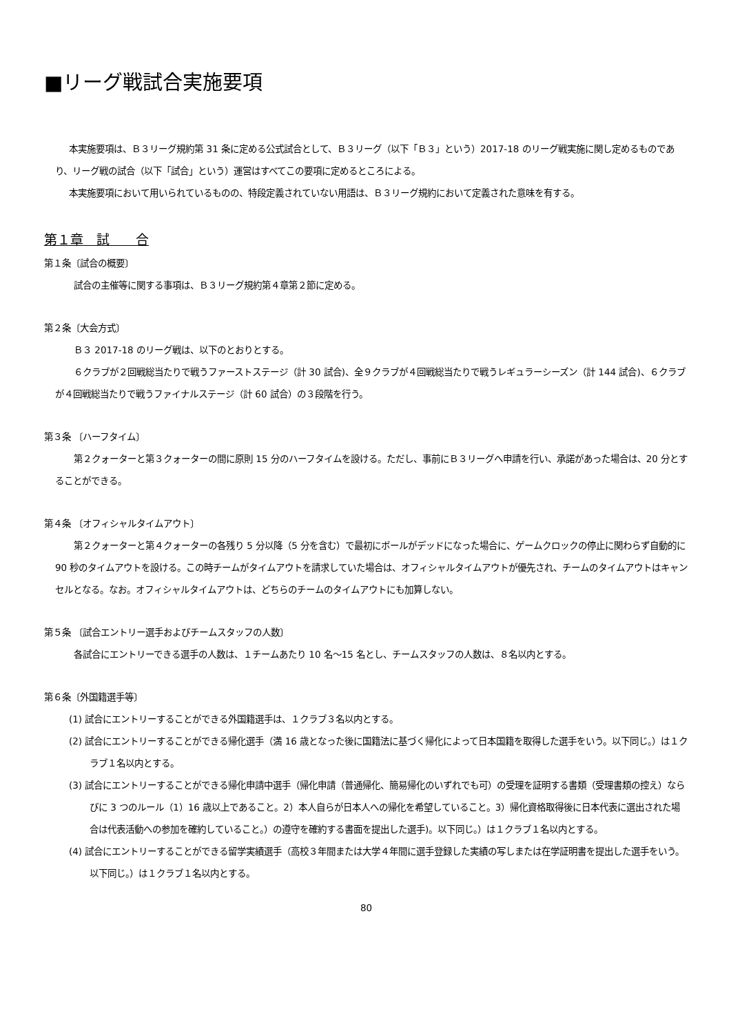■リーグ戦試合実施要項
本実施要項は、Ｂ３リーグ規約第 31 条に定める公式試合として、Ｂ３リーグ（以下「Ｂ３」という）2017-18 のリーグ戦実施に関し定めるものであり、リーグ戦の試合（以下「試合」という）運営はすべてこの要項に定めるところによる。
本実施要項において用いられているものの、特段定義されていない用語は、Ｂ３リーグ規約において定義された意味を有する。
第１章　試　　合
第１条〔試合の概要〕
試合の主催等に関する事項は、Ｂ３リーグ規約第４章第２節に定める。
第２条〔大会方式〕
Ｂ３ 2017-18 のリーグ戦は、以下のとおりとする。
６クラブが２回戦総当たりで戦うファーストステージ（計 30 試合)、全９クラブが４回戦総当たりで戦うレギュラーシーズン（計 144 試合)、６クラブが４回戦総当たりで戦うファイナルステージ（計 60 試合）の３段階を行う。
第３条 〔ハーフタイム〕
第２クォーターと第３クォーターの間に原則 15 分のハーフタイムを設ける。ただし、事前にＢ３リーグへ申請を行い、承諾があった場合は、20 分とすることができる。
第４条 〔オフィシャルタイムアウト〕
第２クォーターと第４クォーターの各残り 5 分以降（5 分を含む）で最初にボールがデッドになった場合に、ゲームクロックの停止に関わらず自動的に 90 秒のタイムアウトを設ける。この時チームがタイムアウトを請求していた場合は、オフィシャルタイムアウトが優先され、チームのタイムアウトはキャンセルとなる。なお。オフィシャルタイムアウトは、どちらのチームのタイムアウトにも加算しない。
第５条 〔試合エントリー選手およびチームスタッフの人数〕
各試合にエントリーできる選手の人数は、１チームあたり 10 名～15 名とし、チームスタッフの人数は、８名以内とする。
第６条〔外国籍選手等〕
(1) 試合にエントリーすることができる外国籍選手は、１クラブ３名以内とする。
(2) 試合にエントリーすることができる帰化選手（満 16 歳となった後に国籍法に基づく帰化によって日本国籍を取得した選手をいう。以下同じ。）は１クラブ１名以内とする。
(3) 試合にエントリーすることができる帰化申請中選手（帰化申請（普通帰化、簡易帰化のいずれでも可）の受理を証明する書類（受理書類の控え）ならびに 3 つのルール（1）16 歳以上であること。2）本人自らが日本人への帰化を希望していること。3）帰化資格取得後に日本代表に選出された場合は代表活動への参加を確約していること。）の遵守を確約する書面を提出した選手)。以下同じ。）は１クラブ１名以内とする。
(4) 試合にエントリーすることができる留学実績選手（高校３年間または大学４年間に選手登録した実績の写しまたは在学証明書を提出した選手をいう。以下同じ。）は１クラブ１名以内とする。
80